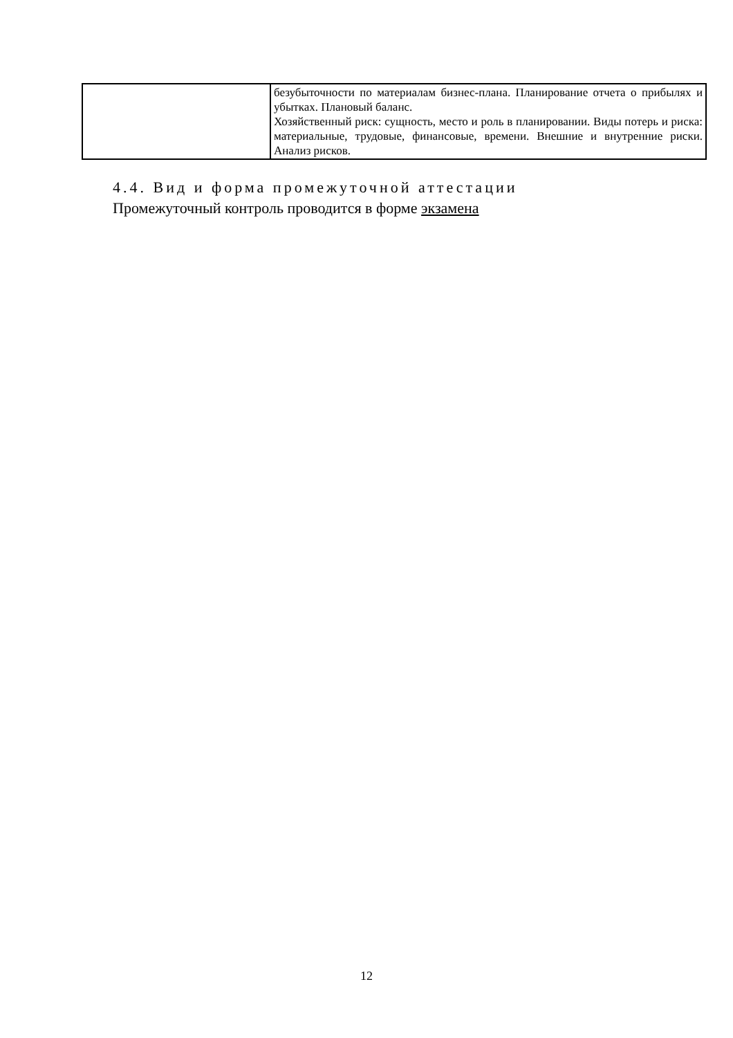| | безубыточности по материалам бизнес-плана. Планирование отчета о прибылях и убытках. Плановый баланс. Хозяйственный риск: сущность, место и роль в планировании. Виды потерь и риска: материальные, трудовые, финансовые, времени. Внешние и внутренние риски. Анализ рисков. |
4.4. Вид и форма промежуточной аттестации
Промежуточный контроль проводится в форме экзамена
12